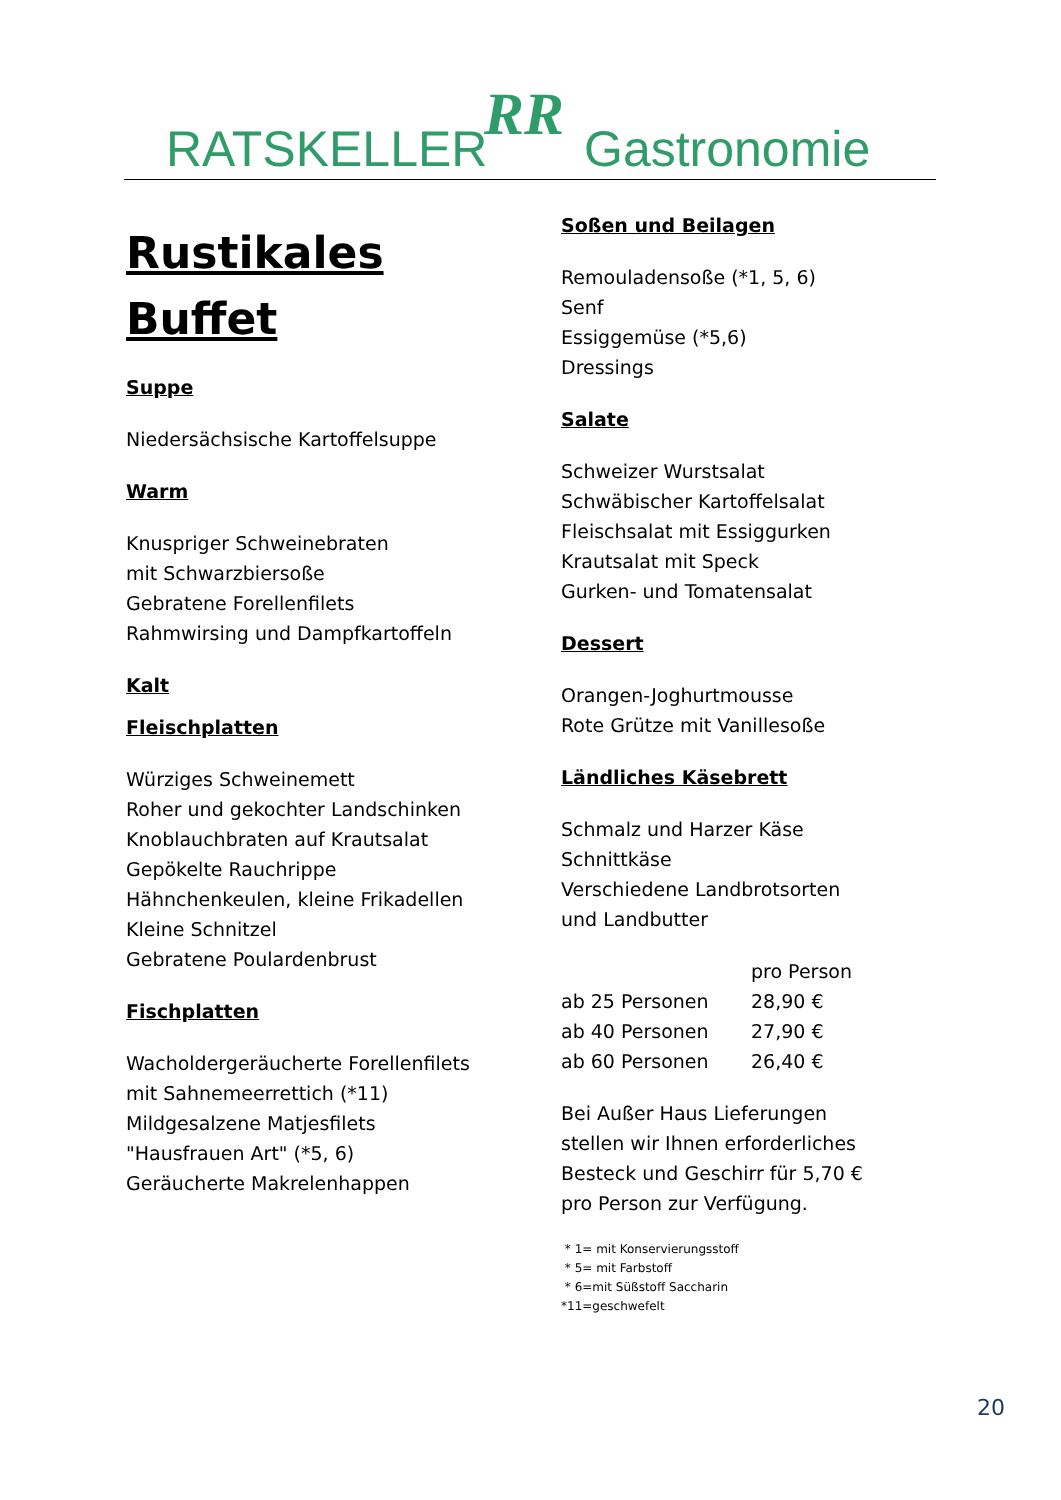RATSKELLER RR Gastronomie
Rustikales
Buffet
Suppe
Niedersächsische Kartoffelsuppe
Warm
Knuspriger Schweinebraten
mit Schwarzbiersoße
Gebratene Forellenfilets
Rahmwirsing und Dampfkartoffeln
Kalt
Fleischplatten
Würziges Schweinemett
Roher und gekochter Landschinken
Knoblauchbraten auf Krautsalat
Gepökelte Rauchrippe
Hähnchenkeulen, kleine Frikadellen
Kleine Schnitzel
Gebratene Poulardenbrust
Fischplatten
Wacholdergeräucherte Forellenfilets
mit Sahnemeerrettich (*11)
Mildgesalzene Matjesfilets
"Hausfrauen Art" (*5, 6)
Geräucherte Makrelenhappen
Soßen und Beilagen
Remouladensoße (*1, 5, 6)
Senf
Essiggemüse (*5,6)
Dressings
Salate
Schweizer Wurstsalat
Schwäbischer Kartoffelsalat
Fleischsalat mit Essiggurken
Krautsalat mit Speck
Gurken- und Tomatensalat
Dessert
Orangen-Joghurtmousse
Rote Grütze mit Vanillesoße
Ländliches Käsebrett
Schmalz und Harzer Käse
Schnittkäse
Verschiedene Landbrotsorten
und Landbutter
| | pro Person |
| ab 25 Personen | 28,90 € |
| ab 40 Personen | 27,90 € |
| ab 60 Personen | 26,40 € |
Bei Außer Haus Lieferungen
stellen wir Ihnen erforderliches
Besteck und Geschirr für 5,70 €
pro Person zur Verfügung.
* 1= mit Konservierungsstoff
* 5= mit Farbstoff
* 6=mit Süßstoff Saccharin
*11=geschwefelt
20